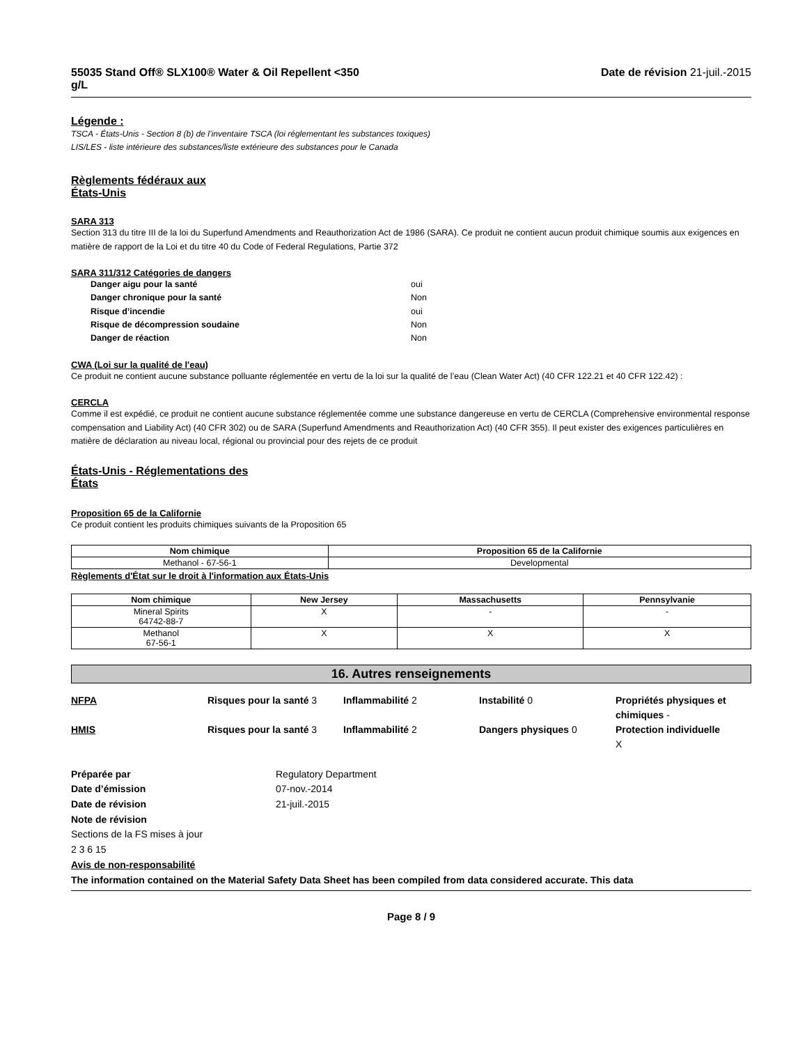55035 Stand Off® SLX100® Water & Oil Repellent <350
g/L Date de révision 21-juil.-2015
Légende :
TSCA - États-Unis - Section 8 (b) de l’inventaire TSCA (loi réglementant les substances toxiques)
LIS/LES - liste intérieure des substances/liste extérieure des substances pour le Canada
Règlements fédéraux aux États-Unis
SARA 313
Section 313 du titre III de la loi du Superfund Amendments and Reauthorization Act de 1986 (SARA). Ce produit ne contient aucun produit chimique soumis aux exigences en matière de rapport de la Loi et du titre 40 du Code of Federal Regulations, Partie 372
SARA 311/312 Catégories de dangers
Danger aigu pour la santé oui Danger chronique pour la santé Non Risque d’incendie oui Risque de décompression soudaine Non Danger de réaction Non
CWA (Loi sur la qualité de l'eau)
Ce produit ne contient aucune substance polluante réglementée en vertu de la loi sur la qualité de l’eau (Clean Water Act) (40 CFR 122.21 et 40 CFR 122.42) :
CERCLA
Comme il est expédié, ce produit ne contient aucune substance réglementée comme une substance dangereuse en vertu de CERCLA (Comprehensive environmental response compensation and Liability Act) (40 CFR 302) ou de SARA (Superfund Amendments and Reauthorization Act) (40 CFR 355). Il peut exister des exigences particulières en matière de déclaration au niveau local, régional ou provincial pour des rejets de ce produit
États-Unis - Réglementations des États
Proposition 65 de la Californie
Ce produit contient les produits chimiques suivants de la Proposition 65
| Nom chimique | Proposition 65 de la Californie |
| --- | --- |
| Methanol - 67-56-1 | Developmental |
Règlements d'État sur le droit à l'information aux États-Unis
| Nom chimique | New Jersey | Massachusetts | Pennsylvanie |
| --- | --- | --- | --- |
| Mineral Spirits 64742-88-7 | X | - | - |
| Methanol 67-56-1 | X | X | X |
16. Autres renseignements
NFPA Risques pour la santé 3 Inflammabilité 2 Instabilité 0 Propriétés physiques et chimiques - HMIS Risques pour la santé 3 Inflammabilité 2 Dangers physiques 0 Protection individuelle
X
Préparée par Regulatory Department Date d’émission 07-nov.-2014 Date de révision 21-juil.-2015 Note de révision
Sections de la FS mises à jour
2 3 6 15
Avis de non-responsabilité
The information contained on the Material Safety Data Sheet has been compiled from data considered accurate. This data
Page 8 / 9